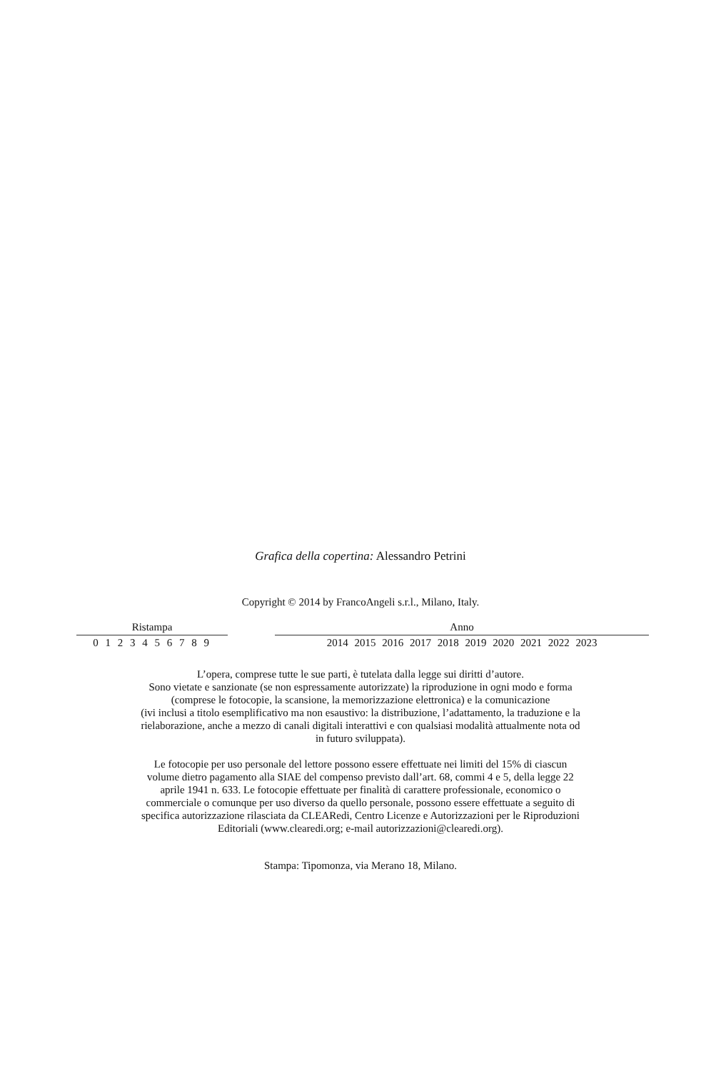Grafica della copertina: Alessandro Petrini
Copyright © 2014 by FrancoAngeli s.r.l., Milano, Italy.
| Ristampa | | Anno |
| --- | --- | --- |
| 0 1 2 3 4 5 6 7 8 9 | | 2014 2015 2016 2017 2018 2019 2020 2021 2022 2023 |
L’opera, comprese tutte le sue parti, è tutelata dalla legge sui diritti d’autore.
Sono vietate e sanzionate (se non espressamente autorizzate) la riproduzione in ogni modo e forma
(comprese le fotocopie, la scansione, la memorizzazione elettronica) e la comunicazione
(ivi inclusi a titolo esemplificativo ma non esaustivo: la distribuzione, l’adattamento, la traduzione e la
rielaborazione, anche a mezzo di canali digitali interattivi e con qualsiasi modalità attualmente nota od
in futuro sviluppata).
Le fotocopie per uso personale del lettore possono essere effettuate nei limiti del 15% di ciascun
volume dietro pagamento alla SIAE del compenso previsto dall’art. 68, commi 4 e 5, della legge 22
aprile 1941 n. 633. Le fotocopie effettuate per finalità di carattere professionale, economico o
commerciale o comunque per uso diverso da quello personale, possono essere effettuate a seguito di
specifica autorizzazione rilasciata da CLEARedi, Centro Licenze e Autorizzazioni per le Riproduzioni
Editoriali (www.clearedi.org; e-mail autorizzazioni@clearedi.org).
Stampa: Tipomonza, via Merano 18, Milano.